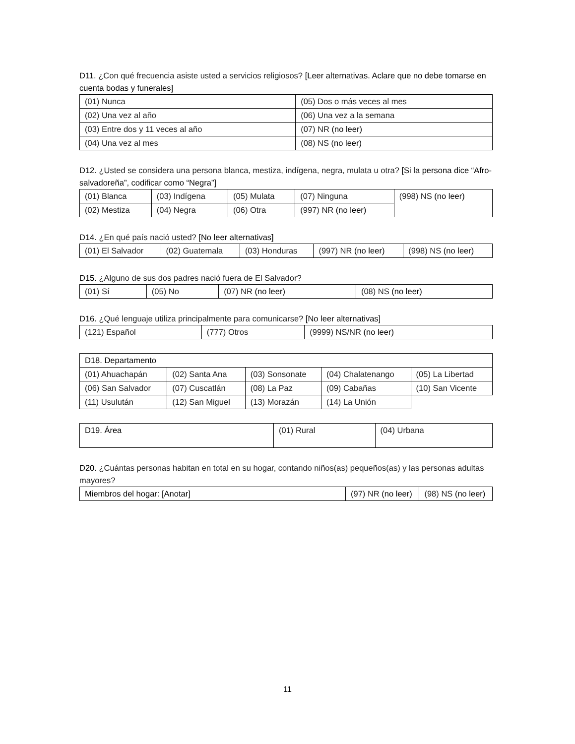D11. ¿Con qué frecuencia asiste usted a servicios religiosos? [Leer alternativas. Aclare que no debe tomarse en cuenta bodas y funerales]
| (01) Nunca | (05) Dos o más veces al mes |
| (02) Una vez al año | (06) Una vez a la semana |
| (03) Entre dos y 11 veces al año | (07) NR (no leer) |
| (04) Una vez al mes | (08) NS (no leer) |
D12. ¿Usted se considera una persona blanca, mestiza, indígena, negra, mulata u otra? [Si la persona dice “Afro-salvadoreña”, codificar como “Negra”]
| (01) Blanca | (03) Indígena | (05) Mulata | (07) Ninguna | (998) NS (no leer) |
| (02) Mestiza | (04) Negra | (06) Otra | (997) NR (no leer) | |
D14. ¿En qué país nació usted? [No leer alternativas]
| (01) El Salvador | (02) Guatemala | (03) Honduras | (997) NR (no leer) | (998) NS (no leer) |
D15. ¿Alguno de sus dos padres nació fuera de El Salvador?
| (01) Sí | (05) No | (07) NR (no leer) | (08) NS (no leer) |
D16. ¿Qué lenguaje utiliza principalmente para comunicarse? [No leer alternativas]
| (121) Español | (777) Otros | (9999) NS/NR (no leer) |
| D18. Departamento | | | | |
| (01) Ahuachapán | (02) Santa Ana | (03) Sonsonate | (04) Chalatenango | (05) La Libertad |
| (06) San Salvador | (07) Cuscatlán | (08) La Paz | (09) Cabañas | (10) San Vicente |
| (11) Usulután | (12) San Miguel | (13) Morazán | (14) La Unión | |
| D19. Área | (01) Rural | (04) Urbana |
D20. ¿Cuántas personas habitan en total en su hogar, contando niños(as) pequeños(as) y las personas adultas mayores?
| Miembros del hogar: [Anotar] | (97) NR (no leer) | (98) NS (no leer) |
11